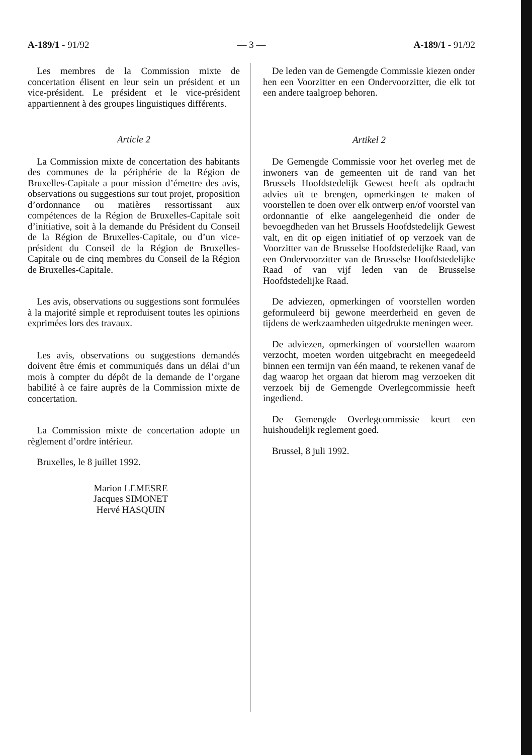A-189/1 - 91/92 — 3 — A-189/1 - 91/92
Les membres de la Commission mixte de concertation élisent en leur sein un président et un vice-président. Le président et le vice-président appartiennent à des groupes linguistiques différents.
Article 2
La Commission mixte de concertation des habitants des communes de la périphérie de la Région de Bruxelles-Capitale a pour mission d’émettre des avis, observations ou suggestions sur tout projet, proposition d’ordonnance ou matières ressortissant aux compétences de la Région de Bruxelles-Capitale soit d’initiative, soit à la demande du Président du Conseil de la Région de Bruxelles-Capitale, ou d’un vice-président du Conseil de la Région de Bruxelles-Capitale ou de cinq membres du Conseil de la Région de Bruxelles-Capitale.
Les avis, observations ou suggestions sont formulées à la majorité simple et reproduisent toutes les opinions exprimées lors des travaux.
Les avis, observations ou suggestions demandés doivent être émis et communiqués dans un délai d’un mois à compter du dépôt de la demande de l’organe habilité à ce faire auprès de la Commission mixte de concertation.
La Commission mixte de concertation adopte un règlement d’ordre intérieur.
Bruxelles, le 8 juillet 1992.
Marion LEMESRE
Jacques SIMONET
Hervé HASQUIN
De leden van de Gemengde Commissie kiezen onder hen een Voorzitter en een Ondervoorzitter, die elk tot een andere taalgroep behoren.
Artikel 2
De Gemengde Commissie voor het overleg met de inwoners van de gemeenten uit de rand van het Brussels Hoofdstedelijk Gewest heeft als opdracht advies uit te brengen, opmerkingen te maken of voorstellen te doen over elk ontwerp en/of voorstel van ordonnantie of elke aangelegenheid die onder de bevoegdheden van het Brussels Hoofdstedelijk Gewest valt, en dit op eigen initiatief of op verzoek van de Voorzitter van de Brusselse Hoofdstedelijke Raad, van een Ondervoorzitter van de Brusselse Hoofdstedelijke Raad of van vijf leden van de Brusselse Hoofdstedelijke Raad.
De adviezen, opmerkingen of voorstellen worden geformuleerd bij gewone meerderheid en geven de tijdens de werkzaamheden uitgedrukte meningen weer.
De adviezen, opmerkingen of voorstellen waarom verzocht, moeten worden uitgebracht en meegedeeld binnen een termijn van één maand, te rekenen vanaf de dag waarop het orgaan dat hierom mag verzoeken dit verzoek bij de Gemengde Overlegcommissie heeft ingediend.
De Gemengde Overlegcommissie keurt een huishoudelijk reglement goed.
Brussel, 8 juli 1992.